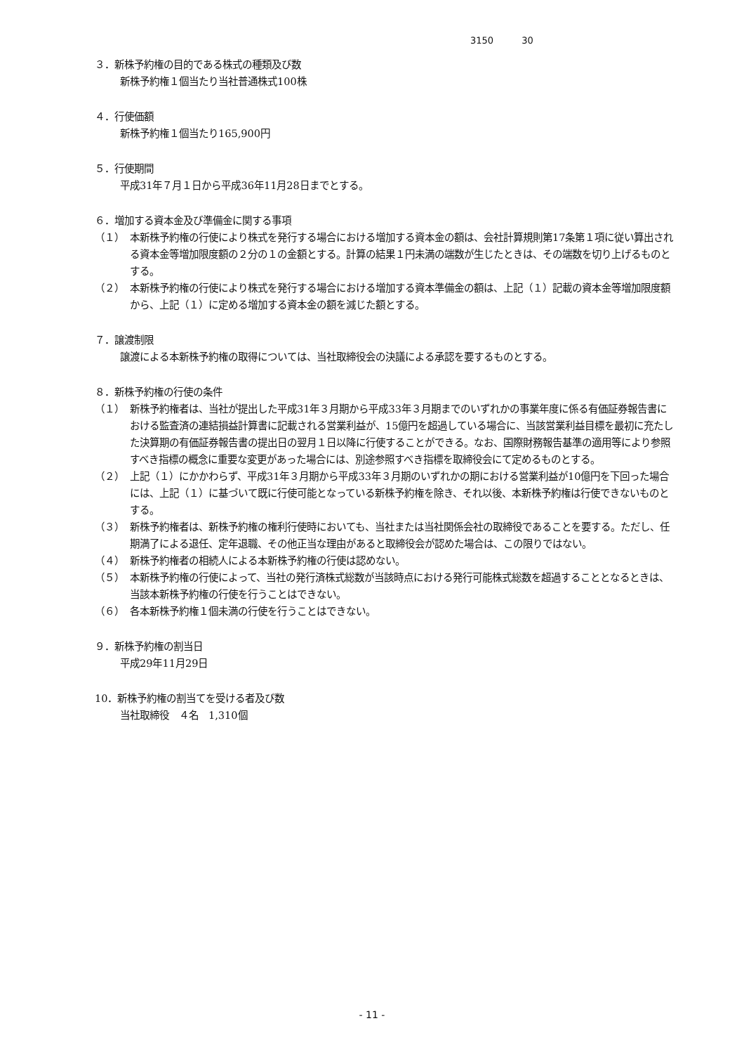3150 30
３．新株予約権の目的である株式の種類及び数
新株予約権１個当たり当社普通株式100株
４．行使価額
新株予約権１個当たり165,900円
５．行使期間
平成31年７月１日から平成36年11月28日までとする。
６．増加する資本金及び準備金に関する事項
（１） 本新株予約権の行使により株式を発行する場合における増加する資本金の額は、会社計算規則第17条第１項に従い算出される資本金等増加限度額の２分の１の金額とする。計算の結果１円未満の端数が生じたときは、その端数を切り上げるものとする。
（２） 本新株予約権の行使により株式を発行する場合における増加する資本準備金の額は、上記（１）記載の資本金等増加限度額から、上記（１）に定める増加する資本金の額を減じた額とする。
７．譲渡制限
譲渡による本新株予約権の取得については、当社取締役会の決議による承認を要するものとする。
８．新株予約権の行使の条件
（１） 新株予約権者は、当社が提出した平成31年３月期から平成33年３月期までのいずれかの事業年度に係る有価証券報告書における監査済の連結損益計算書に記載される営業利益が、15億円を超過している場合に、当該営業利益目標を最初に充たした決算期の有価証券報告書の提出日の翌月１日以降に行使することができる。なお、国際財務報告基準の適用等により参照すべき指標の概念に重要な変更があった場合には、別途参照すべき指標を取締役会にて定めるものとする。
（２） 上記（１）にかかわらず、平成31年３月期から平成33年３月期のいずれかの期における営業利益が10億円を下回った場合には、上記（１）に基づいて既に行使可能となっている新株予約権を除き、それ以後、本新株予約権は行使できないものとする。
（３） 新株予約権者は、新株予約権の権利行使時においても、当社または当社関係会社の取締役であることを要する。ただし、任期満了による退任、定年退職、その他正当な理由があると取締役会が認めた場合は、この限りではない。
（４） 新株予約権者の相続人による本新株予約権の行使は認めない。
（５） 本新株予約権の行使によって、当社の発行済株式総数が当該時点における発行可能株式総数を超過することとなるときは、当該本新株予約権の行使を行うことはできない。
（６） 各本新株予約権１個未満の行使を行うことはできない。
９．新株予約権の割当日
平成29年11月29日
10．新株予約権の割当てを受ける者及び数
当社取締役　４名　1,310個
- 11 -